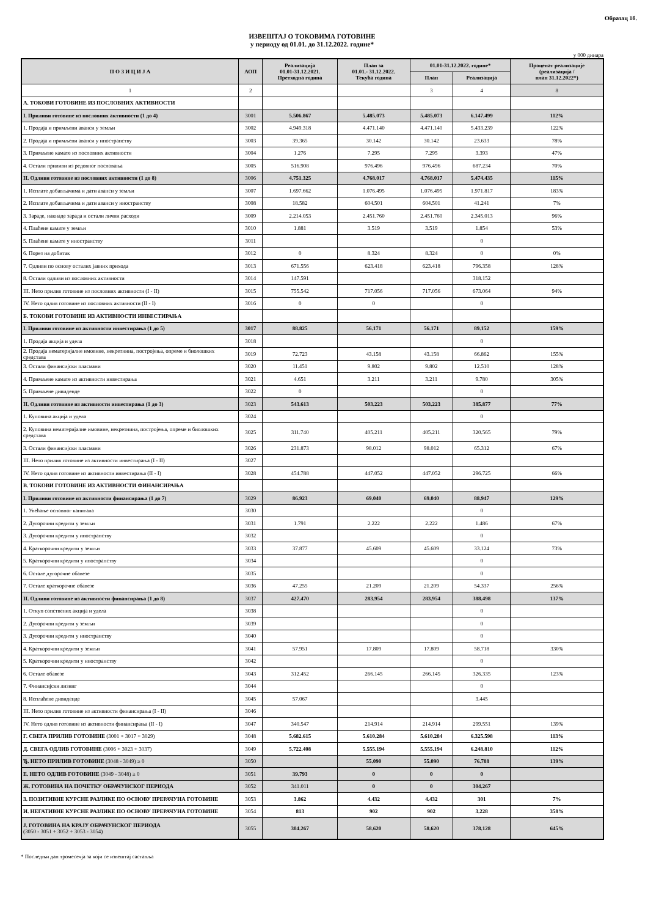Образац 1б.
ИЗВЕШТАЈ О ТОКОВИМА ГОТОВИНЕ
у периоду од 01.01. до 31.12.2022. године*
у 000 динара
| П О З И Ц И Ј А | АОП | Реализација 01.01-31.12.2021. Претходна година | План за 01.01.- 31.12.2022. Текућа година | 01.01-31.12.2022. године* | | Проценат реализације (реализација / план 31.12.2022*) |
| --- | --- | --- | --- | --- | --- | --- |
| | | | | План | Реализација | |
| 1 | 2 | | | 3 | 4 | 8 |
| А. ТОКОВИ ГОТОВИНЕ ИЗ ПОСЛОВНИХ АКТИВНОСТИ | | | | | | |
| I. Приливи готовине из пословних активности (1 до 4) | 3001 | 5.506.867 | 5.485.073 | 5.485.073 | 6.147.499 | 112% |
| 1. Продаја и примљени аванси у земљи | 3002 | 4.949.318 | 4.471.140 | 4.471.140 | 5.433.239 | 122% |
| 2. Продаја и примљени аванси у иностранству | 3003 | 39.365 | 30.142 | 30.142 | 23.633 | 78% |
| 3. Примљене камате из пословних активности | 3004 | 1.276 | 7.295 | 7.295 | 3.393 | 47% |
| 4. Остали приливи из редовног пословања | 3005 | 516.908 | 976.496 | 976.496 | 687.234 | 70% |
| II. Одливи готовине из пословних активности (1 до 8) | 3006 | 4.751.325 | 4.768.017 | 4.768.017 | 5.474.435 | 115% |
| 1. Исплате добављачима и дати аванси у земљи | 3007 | 1.697.662 | 1.076.495 | 1.076.495 | 1.971.817 | 183% |
| 2. Исплате добављачима и дати аванси у иностранству | 3008 | 18.582 | 604.501 | 604.501 | 41.241 | 7% |
| 3. Зараде, накнаде зарада и остали лични расходи | 3009 | 2.214.053 | 2.451.760 | 2.451.760 | 2.345.013 | 96% |
| 4. Плаћене камате у земљи | 3010 | 1.881 | 3.519 | 3.519 | 1.854 | 53% |
| 5. Плаћене камате у иностранству | 3011 | | | | 0 | |
| 6. Порез на добитак | 3012 | 0 | 8.324 | 8.324 | 0 | 0% |
| 7. Одливи по основу осталих јавних прихода | 3013 | 671.556 | 623.418 | 623.418 | 796.358 | 128% |
| 8. Остали одливи из пословних активности | 3014 | 147.591 | | | 318.152 | |
| III. Нето прилив готовине из пословних активности (I - II) | 3015 | 755.542 | 717.056 | 717.056 | 673.064 | 94% |
| IV. Нето одлив готовине из пословних активности (II - I) | 3016 | 0 | 0 | | 0 | |
| Б. ТОКОВИ ГОТОВИНЕ ИЗ АКТИВНОСТИ ИНВЕСТИРАЊА | | | | | | |
| I. Приливи готовине из активности инвестирања (1 до 5) | 3017 | 88.825 | 56.171 | 56.171 | 89.152 | 159% |
| 1. Продаја акција и удела | 3018 | | | | 0 | |
| 2. Продаја нематеријалне имовине, некретнина, постројења, опреме и биолошких средстава | 3019 | 72.723 | 43.158 | 43.158 | 66.862 | 155% |
| 3. Остали финансијски пласмани | 3020 | 11.451 | 9.802 | 9.802 | 12.510 | 128% |
| 4. Примљене камате из активности инвестирања | 3021 | 4.651 | 3.211 | 3.211 | 9.780 | 305% |
| 5. Примљене дивиденде | 3022 | 0 | | | 0 | |
| II. Одливи готовине из активности инвестирања (1 до 3) | 3023 | 543.613 | 503.223 | 503.223 | 385.877 | 77% |
| 1. Куповина акција и удела | 3024 | | | | 0 | |
| 2. Куповина нематеријалне имовине, некретнина, постројења, опреме и биолошких средстава | 3025 | 311.740 | 405.211 | 405.211 | 320.565 | 79% |
| 3. Остали финансијски пласмани | 3026 | 231.873 | 98.012 | 98.012 | 65.312 | 67% |
| III. Нето прилив готовине из активности инвестирања (I - II) | 3027 | | | | | |
| IV. Нето одлив готовине из активности инвестирања (II - I) | 3028 | 454.788 | 447.052 | 447.052 | 296.725 | 66% |
| В. ТОКОВИ ГОТОВИНЕ ИЗ АКТИВНОСТИ ФИНАНСИРАЊА | | | | | | |
| I. Приливи готовине из активности финансирања (1 до 7) | 3029 | 86.923 | 69.040 | 69.040 | 88.947 | 129% |
| 1. Увећање основног капитала | 3030 | | | | 0 | |
| 2. Дугорочни кредити у земљи | 3031 | 1.791 | 2.222 | 2.222 | 1.486 | 67% |
| 3. Дугорочни кредити у иностранству | 3032 | | | | 0 | |
| 4. Краткорочни кредити у земљи | 3033 | 37.877 | 45.609 | 45.609 | 33.124 | 73% |
| 5. Краткорочни кредити у иностранству | 3034 | | | | 0 | |
| 6. Остале дугорочне обавезе | 3035 | | | | 0 | |
| 7. Остале краткорочне обавезе | 3036 | 47.255 | 21.209 | 21.209 | 54.337 | 256% |
| II. Одливи готовине из активности финансирања (1 до 8) | 3037 | 427.470 | 283.954 | 283.954 | 388.498 | 137% |
| 1. Откуп сопствених акција и удела | 3038 | | | | 0 | |
| 2. Дугорочни кредити у земљи | 3039 | | | | 0 | |
| 3. Дугорочни кредити у иностранству | 3040 | | | | 0 | |
| 4. Краткорочни кредити у земљи | 3041 | 57.951 | 17.809 | 17.809 | 58.718 | 330% |
| 5. Краткорочни кредити у иностранству | 3042 | | | | 0 | |
| 6. Остале обавезе | 3043 | 312.452 | 266.145 | 266.145 | 326.335 | 123% |
| 7. Финансијски лизинг | 3044 | | | | 0 | |
| 8. Исплаћене дивиденде | 3045 | 57.067 | | | 3.445 | |
| III. Нето прилив готовине из активности финансирања (I - II) | 3046 | | | | | |
| IV. Нето одлив готовине из активности финансирања (II - I) | 3047 | 340.547 | 214.914 | 214.914 | 299.551 | 139% |
| Г. СВЕГА ПРИЛИВ ГОТОВИНЕ (3001 + 3017 + 3029) | 3048 | 5.682.615 | 5.610.284 | 5.610.284 | 6.325.598 | 113% |
| Д. СВЕГА ОДЛИВ ГОТОВИНЕ (3006 + 3023 + 3037) | 3049 | 5.722.408 | 5.555.194 | 5.555.194 | 6.248.810 | 112% |
| Ђ. НЕТО ПРИЛИВ ГОТОВИНЕ (3048 - 3049) ≥ 0 | 3050 | | 55.090 | 55.090 | 76.788 | 139% |
| Е. НЕТО ОДЛИВ ГОТОВИНЕ (3049 - 3048) ≥ 0 | 3051 | 39.793 | 0 | 0 | 0 | |
| Ж. ГОТОВИНА НА ПОЧЕТКУ ОБРАЧУНСКОГ ПЕРИОДА | 3052 | 341.011 | 0 | 0 | 304.267 | |
| З. ПОЗИТИВНЕ КУРСНЕ РАЗЛИКЕ ПО ОСНОВУ ПРЕРАЧУНА ГОТОВИНЕ | 3053 | 3.862 | 4.432 | 4.432 | 301 | 7% |
| И. НЕГАТИВНЕ КУРСНЕ РАЗЛИКЕ ПО ОСНОВУ ПРЕРАЧУНА ГОТОВИНЕ | 3054 | 813 | 902 | 902 | 3.228 | 358% |
| Ј. ГОТОВИНА НА КРАЈУ ОБРАЧУНСКОГ ПЕРИОДА (3050 - 3051 + 3052 + 3053 - 3054) | 3055 | 304.267 | 58.620 | 58.620 | 378.128 | 645% |
* Последњи дан тромесечја за који се извештај саставља